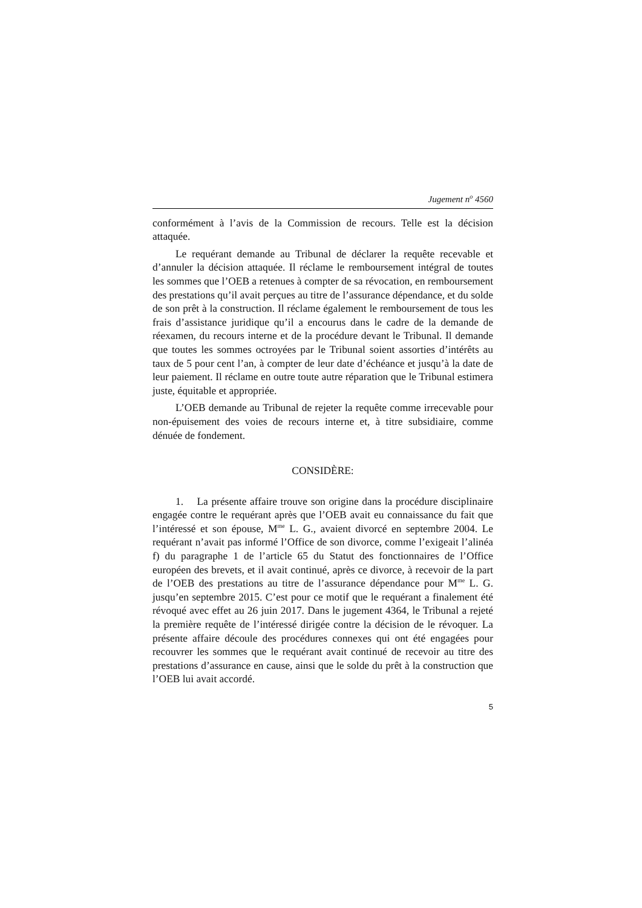Jugement n<sup>o</sup> 4560
conformément à l’avis de la Commission de recours. Telle est la décision attaquée.
Le requérant demande au Tribunal de déclarer la requête recevable et d’annuler la décision attaquée. Il réclame le remboursement intégral de toutes les sommes que l’OEB a retenues à compter de sa révocation, en remboursement des prestations qu’il avait perçues au titre de l’assurance dépendance, et du solde de son prêt à la construction. Il réclame également le remboursement de tous les frais d’assistance juridique qu’il a encourus dans le cadre de la demande de réexamen, du recours interne et de la procédure devant le Tribunal. Il demande que toutes les sommes octroyées par le Tribunal soient assorties d’intérêts au taux de 5 pour cent l’an, à compter de leur date d’échéance et jusqu’à la date de leur paiement. Il réclame en outre toute autre réparation que le Tribunal estimera juste, équitable et appropriée.
L’OEB demande au Tribunal de rejeter la requête comme irrecevable pour non-épuisement des voies de recours interne et, à titre subsidiaire, comme dénuée de fondement.
CONSIDÈRE:
1. La présente affaire trouve son origine dans la procédure disciplinaire engagée contre le requérant après que l’OEB avait eu connaissance du fait que l’intéressé et son épouse, M<sup>me</sup> L. G., avaient divorcé en septembre 2004. Le requérant n’avait pas informé l’Office de son divorce, comme l’exigeait l’alinéa f) du paragraphe 1 de l’article 65 du Statut des fonctionnaires de l’Office européen des brevets, et il avait continué, après ce divorce, à recevoir de la part de l’OEB des prestations au titre de l’assurance dépendance pour M<sup>me</sup> L. G. jusqu’en septembre 2015. C’est pour ce motif que le requérant a finalement été révoqué avec effet au 26 juin 2017. Dans le jugement 4364, le Tribunal a rejeté la première requête de l’intéressé dirigée contre la décision de le révoquer. La présente affaire découle des procédures connexes qui ont été engagées pour recouvrer les sommes que le requérant avait continué de recevoir au titre des prestations d’assurance en cause, ainsi que le solde du prêt à la construction que l’OEB lui avait accordé.
5